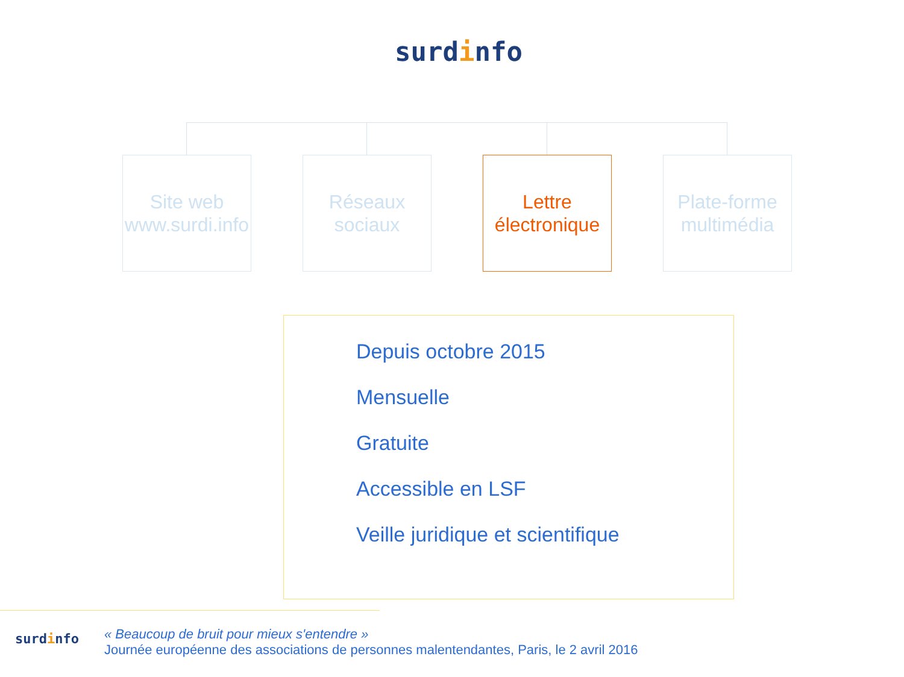surdinfo
Site web
www.surdi.info
Réseaux
sociaux
Lettre
électronique
Plate-forme
multimédia
Depuis octobre 2015
Mensuelle
Gratuite
Accessible en LSF
Veille juridique et scientifique
surdinfo
« Beaucoup de bruit pour mieux s'entendre »
Journée européenne des associations de personnes malentendantes, Paris, le 2 avril 2016